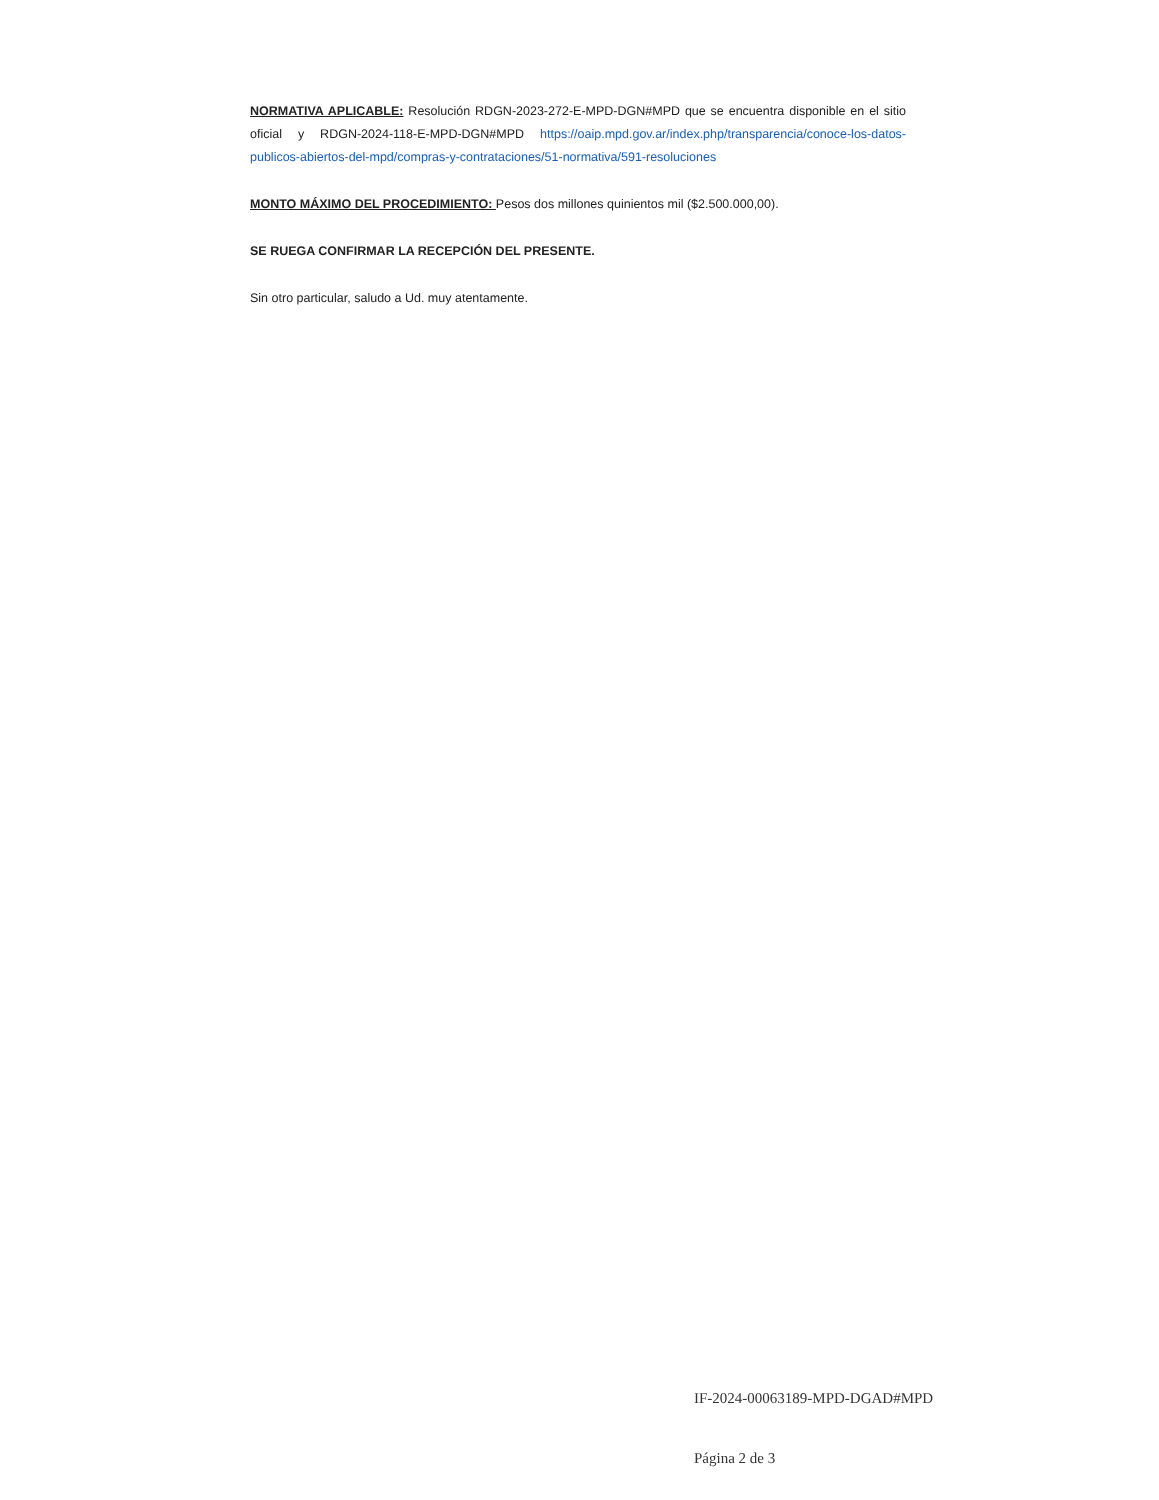NORMATIVA APLICABLE: Resolución RDGN-2023-272-E-MPD-DGN#MPD que se encuentra disponible en el sitio oficial y RDGN-2024-118-E-MPD-DGN#MPD https://oaip.mpd.gov.ar/index.php/transparencia/conoce-los-datos-publicos-abiertos-del-mpd/compras-y-contrataciones/51-normativa/591-resoluciones
MONTO MÁXIMO DEL PROCEDIMIENTO: Pesos dos millones quinientos mil ($2.500.000,00).
SE RUEGA CONFIRMAR LA RECEPCIÓN DEL PRESENTE.
Sin otro particular, saludo a Ud. muy atentamente.
IF-2024-00063189-MPD-DGAD#MPD
Página 2 de 3